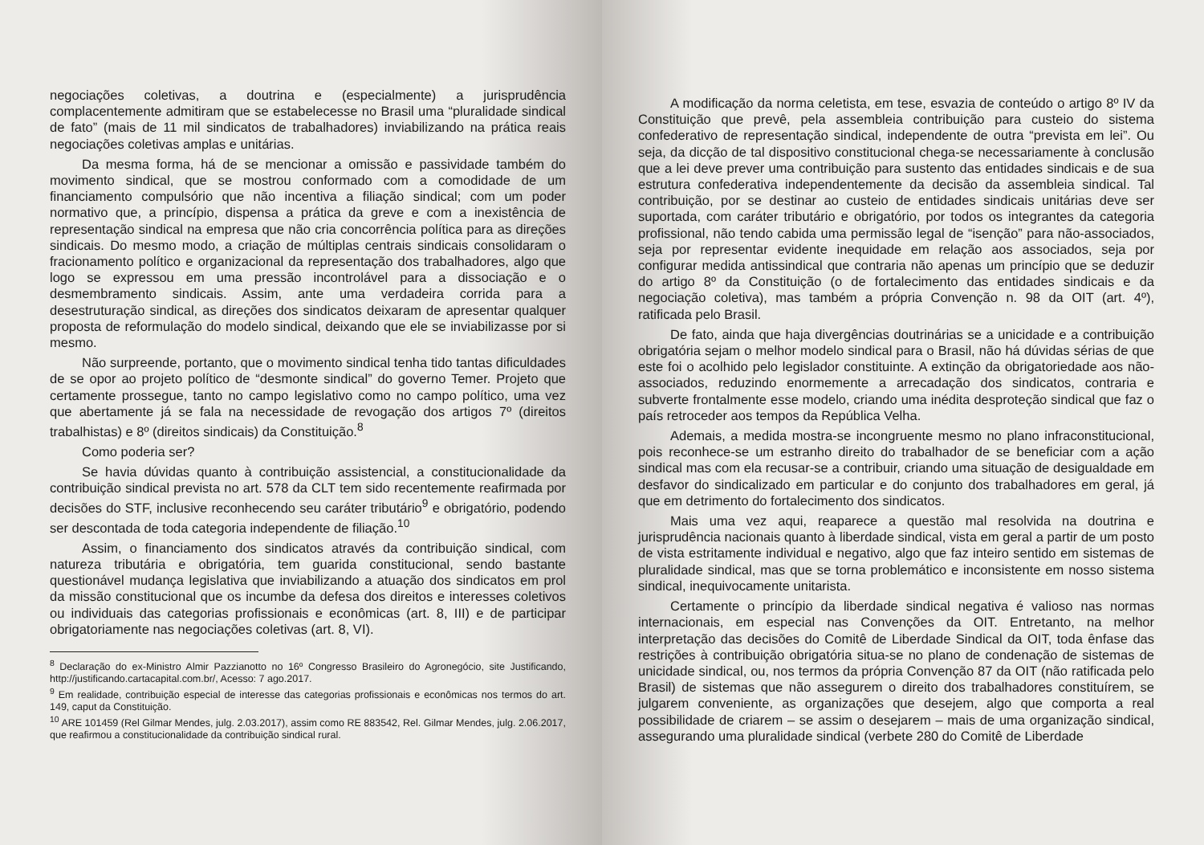negociações coletivas, a doutrina e (especialmente) a jurisprudência complacentemente admitiram que se estabelecesse no Brasil uma “pluralidade sindical de fato” (mais de 11 mil sindicatos de trabalhadores) inviabilizando na prática reais negociações coletivas amplas e unitárias.
Da mesma forma, há de se mencionar a omissão e passividade também do movimento sindical, que se mostrou conformado com a comodidade de um financiamento compulsório que não incentiva a filiação sindical; com um poder normativo que, a princípio, dispensa a prática da greve e com a inexistência de representação sindical na empresa que não cria concorrência política para as direções sindicais. Do mesmo modo, a criação de múltiplas centrais sindicais consolidaram o fracionamento político e organizacional da representação dos trabalhadores, algo que logo se expressou em uma pressão incontrolável para a dissociação e o desmembramento sindicais. Assim, ante uma verdadeira corrida para a desestruturação sindical, as direções dos sindicatos deixaram de apresentar qualquer proposta de reformulação do modelo sindical, deixando que ele se inviabilizasse por si mesmo.
Não surpreende, portanto, que o movimento sindical tenha tido tantas dificuldades de se opor ao projeto político de “desmonte sindical” do governo Temer. Projeto que certamente prossegue, tanto no campo legislativo como no campo político, uma vez que abertamente já se fala na necessidade de revogação dos artigos 7º (direitos trabalhistas) e 8º (direitos sindicais) da Constituição.<sup>8</sup>
Como poderia ser?
Se havia dúvidas quanto à contribuição assistencial, a constitucionalidade da contribuição sindical prevista no art. 578 da CLT tem sido recentemente reafirmada por decisões do STF, inclusive reconhecendo seu caráter tributário<sup>9</sup> e obrigatório, podendo ser descontada de toda categoria independente de filiação.<sup>10</sup>
Assim, o financiamento dos sindicatos através da contribuição sindical, com natureza tributária e obrigatória, tem guarida constitucional, sendo bastante questionável mudança legislativa que inviabilizando a atuação dos sindicatos em prol da missão constitucional que os incumbe da defesa dos direitos e interesses coletivos ou individuais das categorias profissionais e econômicas (art. 8, III) e de participar obrigatoriamente nas negociações coletivas (art. 8, VI).
<sup>8</sup> Declaração do ex-Ministro Almir Pazzianotto no 16º Congresso Brasileiro do Agronegócio, site Justificando, http://justificando.cartacapital.com.br/, Acesso: 7 ago.2017.
<sup>9</sup> Em realidade, contribuição especial de interesse das categorias profissionais e econômicas nos termos do art. 149, caput da Constituição.
<sup>10</sup> ARE 101459 (Rel Gilmar Mendes, julg. 2.03.2017), assim como RE 883542, Rel. Gilmar Mendes, julg. 2.06.2017, que reafirmou a constitucionalidade da contribuição sindical rural.
A modificação da norma celetista, em tese, esvazia de conteúdo o artigo 8º IV da Constituição que prevê, pela assembleia contribuição para custeio do sistema confederativo de representação sindical, independente de outra “prevista em lei”. Ou seja, da dicção de tal dispositivo constitucional chega-se necessariamente à conclusão que a lei deve prever uma contribuição para sustento das entidades sindicais e de sua estrutura confederativa independentemente da decisão da assembleia sindical. Tal contribuição, por se destinar ao custeio de entidades sindicais unitárias deve ser suportada, com caráter tributário e obrigatório, por todos os integrantes da categoria profissional, não tendo cabida uma permissão legal de “isenção” para não-associados, seja por representar evidente inequidade em relação aos associados, seja por configurar medida antissindical que contraria não apenas um princípio que se deduzir do artigo 8º da Constituição (o de fortalecimento das entidades sindicais e da negociação coletiva), mas também a própria Convenção n. 98 da OIT (art. 4º), ratificada pelo Brasil.
De fato, ainda que haja divergências doutrinárias se a unicidade e a contribuição obrigatória sejam o melhor modelo sindical para o Brasil, não há dúvidas sérias de que este foi o acolhido pelo legislador constituinte. A extinção da obrigatoriedade aos não-associados, reduzindo enormemente a arrecadação dos sindicatos, contraria e subverte frontalmente esse modelo, criando uma inédita desproteção sindical que faz o país retroceder aos tempos da República Velha.
Ademais, a medida mostra-se incongruente mesmo no plano infraconstitucional, pois reconhece-se um estranho direito do trabalhador de se beneficiar com a ação sindical mas com ela recusar-se a contribuir, criando uma situação de desigualdade em desfavor do sindicalizado em particular e do conjunto dos trabalhadores em geral, já que em detrimento do fortalecimento dos sindicatos.
Mais uma vez aqui, reaparece a questão mal resolvida na doutrina e jurisprudência nacionais quanto à liberdade sindical, vista em geral a partir de um posto de vista estritamente individual e negativo, algo que faz inteiro sentido em sistemas de pluralidade sindical, mas que se torna problemático e inconsistente em nosso sistema sindical, inequivocamente unitarista.
Certamente o princípio da liberdade sindical negativa é valioso nas normas internacionais, em especial nas Convenções da OIT. Entretanto, na melhor interpretação das decisões do Comitê de Liberdade Sindical da OIT, toda ênfase das restrições à contribuição obrigatória situa-se no plano de condenação de sistemas de unicidade sindical, ou, nos termos da própria Convenção 87 da OIT (não ratificada pelo Brasil) de sistemas que não assegurem o direito dos trabalhadores constituírem, se julgarem conveniente, as organizações que desejem, algo que comporta a real possibilidade de criarem – se assim o desejarem – mais de uma organização sindical, assegurando uma pluralidade sindical (verbete 280 do Comitê de Liberdade